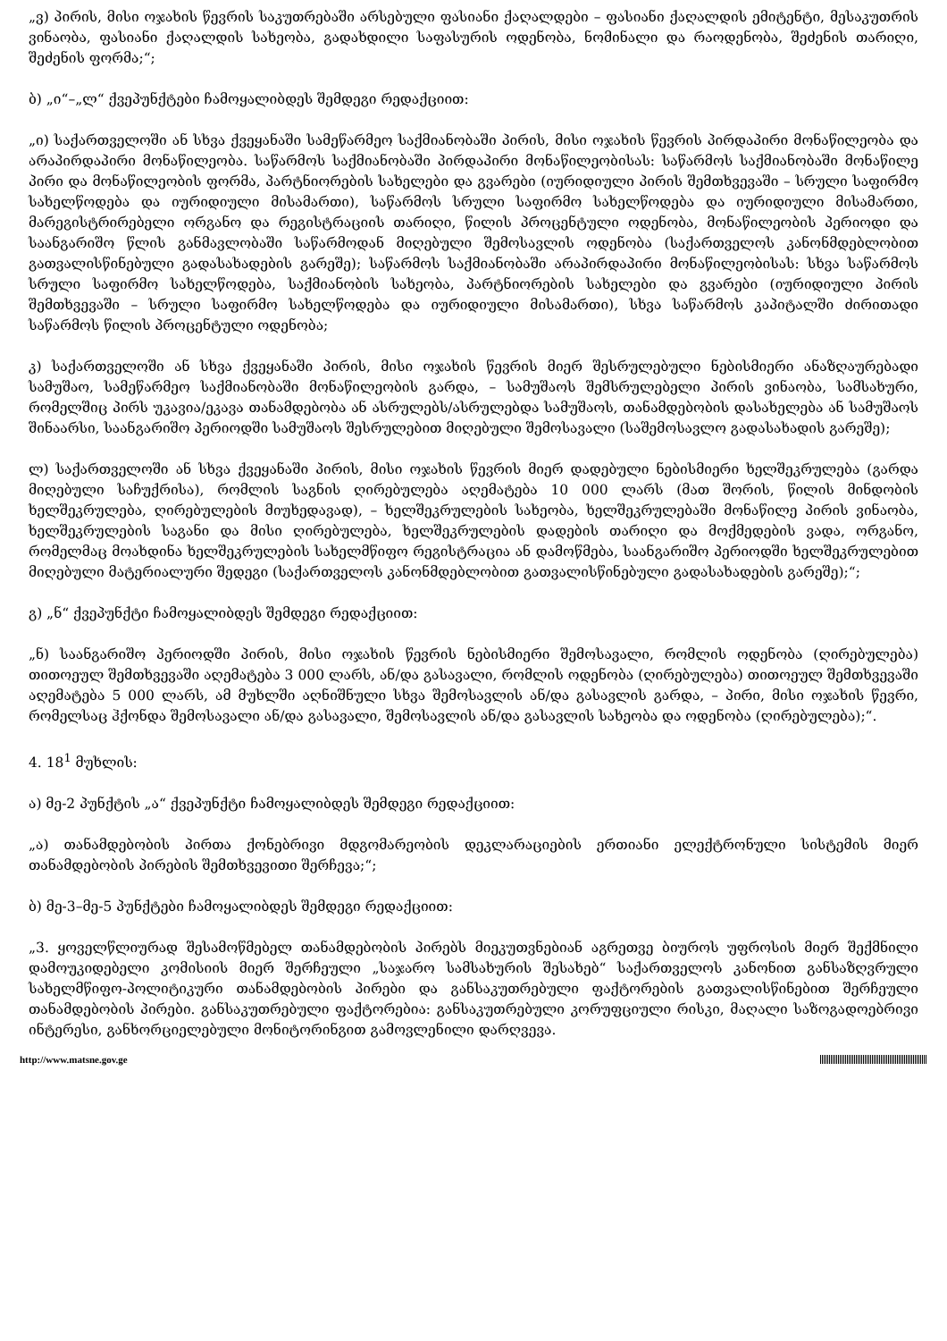„ვ) პირის, მისი ოჯახის წევრის საკუთრებაში არსებული ფასიანი ქაღალდები – ფასიანი ქაღალდის ემიტენტი, მესაკუთრის ვინაობა, ფასიანი ქაღალდის სახეობა, გადახდილი საფასურის ოდენობა, ნომინალი და რაოდენობა, შეძენის თარიღი, შეძენის ფორმა;“;
ბ) „ი“–„ლ“ ქვეპუნქტები ჩამოყალიბდეს შემდეგი რედაქციით:
„ი) საქართველოში ან სხვა ქვეყანაში სამეწარმეო საქმიანობაში პირის, მისი ოჯახის წევრის პირდაპირი მონაწილეობა და არაპირდაპირი მონაწილეობა. საწარმოს საქმიანობაში პირდაპირი მონაწილეობისას: საწარმოს საქმიანობაში მონაწილე პირი და მონაწილეობის ფორმა, პარტნიორების სახელები და გვარები (იურიდიული პირის შემთხვევაში – სრული საფირმო სახელწოდება და იურიდიული მისამართი), საწარმოს სრული საფირმო სახელწოდება და იურიდიული მისამართი, მარეგისტრირებელი ორგანო და რეგისტრაციის თარიღი, წილის პროცენტული ოდენობა, მონაწილეობის პერიოდი და საანგარიშო წლის განმავლობაში საწარმოდან მიღებული შემოსავლის ოდენობა (საქართველოს კანონმდებლობით გათვალისწინებული გადასახადების გარეშე); საწარმოს საქმიანობაში არაპირდაპირი მონაწილეობისას: სხვა საწარმოს სრული საფირმო სახელწოდება, საქმიანობის სახეობა, პარტნიორების სახელები და გვარები (იურიდიული პირის შემთხვევაში – სრული საფირმო სახელწოდება და იურიდიული მისამართი), სხვა საწარმოს კაპიტალში ძირითადი საწარმოს წილის პროცენტული ოდენობა;
კ) საქართველოში ან სხვა ქვეყანაში პირის, მისი ოჯახის წევრის მიერ შესრულებული ნებისმიერი ანაზღაურებადი სამუშაო, სამეწარმეო საქმიანობაში მონაწილეობის გარდა, – სამუშაოს შემსრულებელი პირის ვინაობა, სამსახური, რომელშიც პირს უკავია/ეკავა თანამდებობა ან ასრულებს/ასრულებდა სამუშაოს, თანამდებობის დასახელება ან სამუშაოს შინაარსი, საანგარიშო პერიოდში სამუშაოს შესრულებით მიღებული შემოსავალი (საშემოსავლო გადასახადის გარეშე);
ლ) საქართველოში ან სხვა ქვეყანაში პირის, მისი ოჯახის წევრის მიერ დადებული ნებისმიერი ხელშეკრულება (გარდა მიღებული საჩუქრისა), რომლის საგნის ღირებულება აღემატება 10 000 ლარს (მათ შორის, წილის მინდობის ხელშეკრულება, ღირებულების მიუხედავად), – ხელშეკრულების სახეობა, ხელშეკრულებაში მონაწილე პირის ვინაობა, ხელშეკრულების საგანი და მისი ღირებულება, ხელშეკრულების დადების თარიღი და მოქმედების ვადა, ორგანო, რომელმაც მოახდინა ხელშეკრულების სახელმწიფო რეგისტრაცია ან დამოწმება, საანგარიშო პერიოდში ხელშეკრულებით მიღებული მატერიალური შედეგი (საქართველოს კანონმდებლობით გათვალისწინებული გადასახადების გარეშე);“;
გ) „ნ“ ქვეპუნქტი ჩამოყალიბდეს შემდეგი რედაქციით:
„ნ) საანგარიშო პერიოდში პირის, მისი ოჯახის წევრის ნებისმიერი შემოსავალი, რომლის ოდენობა (ღირებულება) თითოეულ შემთხვევაში აღემატება 3 000 ლარს, ან/და გასავალი, რომლის ოდენობა (ღირებულება) თითოეულ შემთხვევაში აღემატება 5 000 ლარს, ამ მუხლში აღნიშნული სხვა შემოსავლის ან/და გასავლის გარდა, – პირი, მისი ოჯახის წევრი, რომელსაც ჰქონდა შემოსავალი ან/და გასავალი, შემოსავლის ან/და გასავლის სახეობა და ოდენობა (ღირებულება);“.
4. 18<sup>1</sup> მუხლის:
ა) მე-2 პუნქტის „ა“ ქვეპუნქტი ჩამოყალიბდეს შემდეგი რედაქციით:
„ა) თანამდებობის პირთა ქონებრივი მდგომარეობის დეკლარაციების ერთიანი ელექტრონული სისტემის მიერ თანამდებობის პირების შემთხვევითი შერჩევა;“;
ბ) მე-3–მე-5 პუნქტები ჩამოყალიბდეს შემდეგი რედაქციით:
„3. ყოველწლიურად შესამოწმებელ თანამდებობის პირებს მიეკუთვნებიან აგრეთვე ბიუროს უფროსის მიერ შექმნილი დამოუკიდებელი კომისიის მიერ შერჩეული „საჯარო სამსახურის შესახებ“ საქართველოს კანონით განსაზღვრული სახელმწიფო-პოლიტიკური თანამდებობის პირები და განსაკუთრებული ფაქტორების გათვალისწინებით შერჩეული თანამდებობის პირები. განსაკუთრებული ფაქტორებია: განსაკუთრებული კორუფციული რისკი, მაღალი საზოგადოებრივი ინტერესი, განხორციელებული მონიტორინგით გამოვლენილი დარღვევა.
http://www.matsne.gov.ge